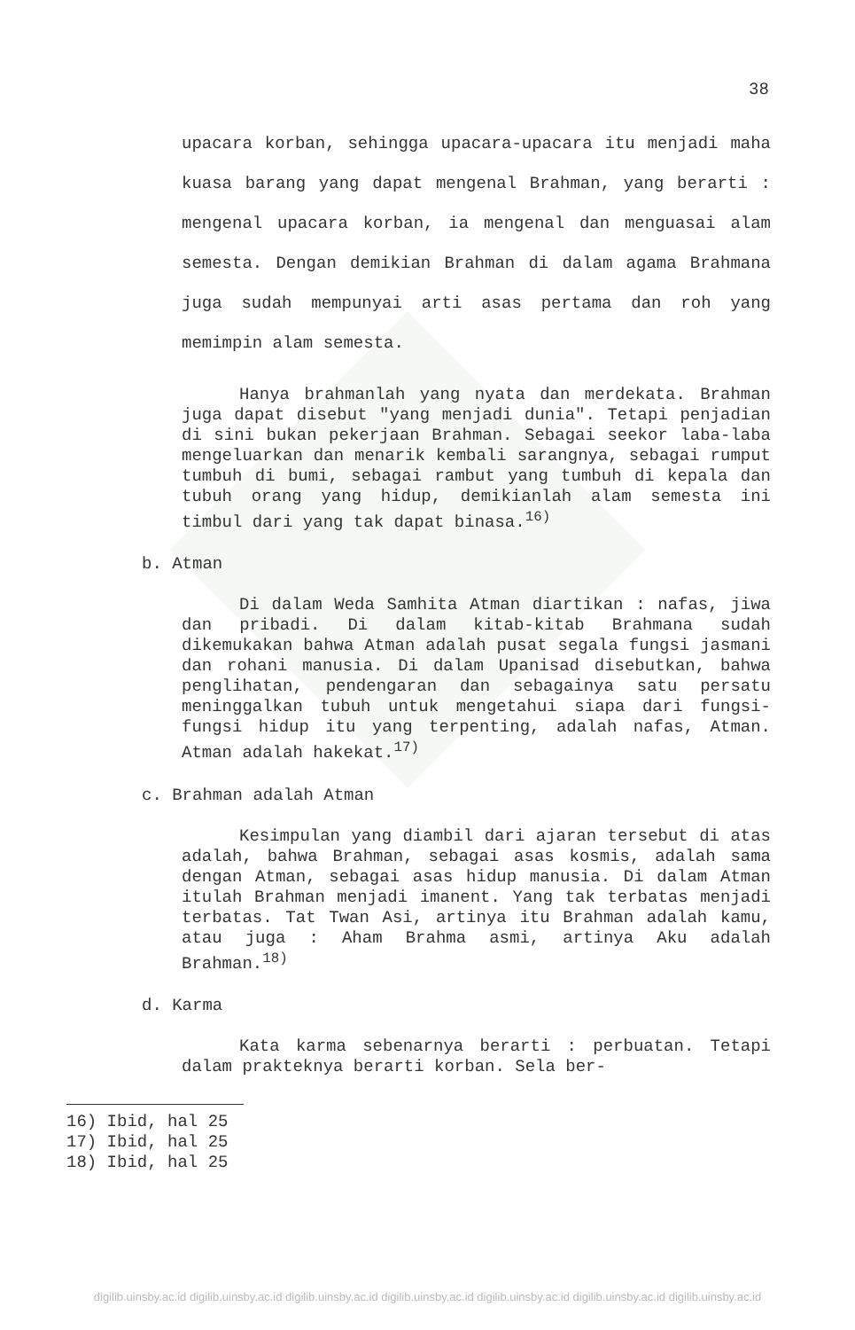38
upacara korban, sehingga upacara-upacara itu menjadi maha kuasa barang yang dapat mengenal Brahman, yang berarti : mengenal upacara korban, ia mengenal dan menguasai alam semesta. Dengan demikian Brahman di dalam agama Brahmana juga sudah mempunyai arti asas pertama dan roh yang memimpin alam semesta.
Hanya brahmanlah yang nyata dan merdekata. Brahman juga dapat disebut "yang menjadi dunia". Tetapi penjadian di sini bukan pekerjaan Brahman. Sebagai seekor laba-laba mengeluarkan dan menarik kembali sarangnya, sebagai rumput tumbuh di bumi, sebagai rambut yang tumbuh di kepala dan tubuh orang yang hidup, demikianlah alam semesta ini timbul dari yang tak dapat binasa.<sup>16)</sup>
b. Atman
Di dalam Weda Samhita Atman diartikan : nafas, jiwa dan pribadi. Di dalam kitab-kitab Brahmana sudah dikemukakan bahwa Atman adalah pusat segala fungsi jasmani dan rohani manusia. Di dalam Upanisad disebutkan, bahwa penglihatan, pendengaran dan sebagainya satu persatu meninggalkan tubuh untuk mengetahui siapa dari fungsi-fungsi hidup itu yang terpenting, adalah nafas, Atman. Atman adalah hakekat.<sup>17)</sup>
c. Brahman adalah Atman
Kesimpulan yang diambil dari ajaran tersebut di atas adalah, bahwa Brahman, sebagai asas kosmis, adalah sama dengan Atman, sebagai asas hidup manusia. Di dalam Atman itulah Brahman menjadi imanent. Yang tak terbatas menjadi terbatas. Tat Twan Asi, artinya itu Brahman adalah kamu, atau juga : Aham Brahma asmi, artinya Aku adalah Brahman.<sup>18)</sup>
d. Karma
Kata karma sebenarnya berarti : perbuatan. Tetapi dalam prakteknya berarti korban. Sela ber-
16) Ibid, hal 25
17) Ibid, hal 25
18) Ibid, hal 25
digilib.uinsby.ac.id digilib.uinsby.ac.id digilib.uinsby.ac.id digilib.uinsby.ac.id digilib.uinsby.ac.id digilib.uinsby.ac.id digilib.uinsby.ac.id